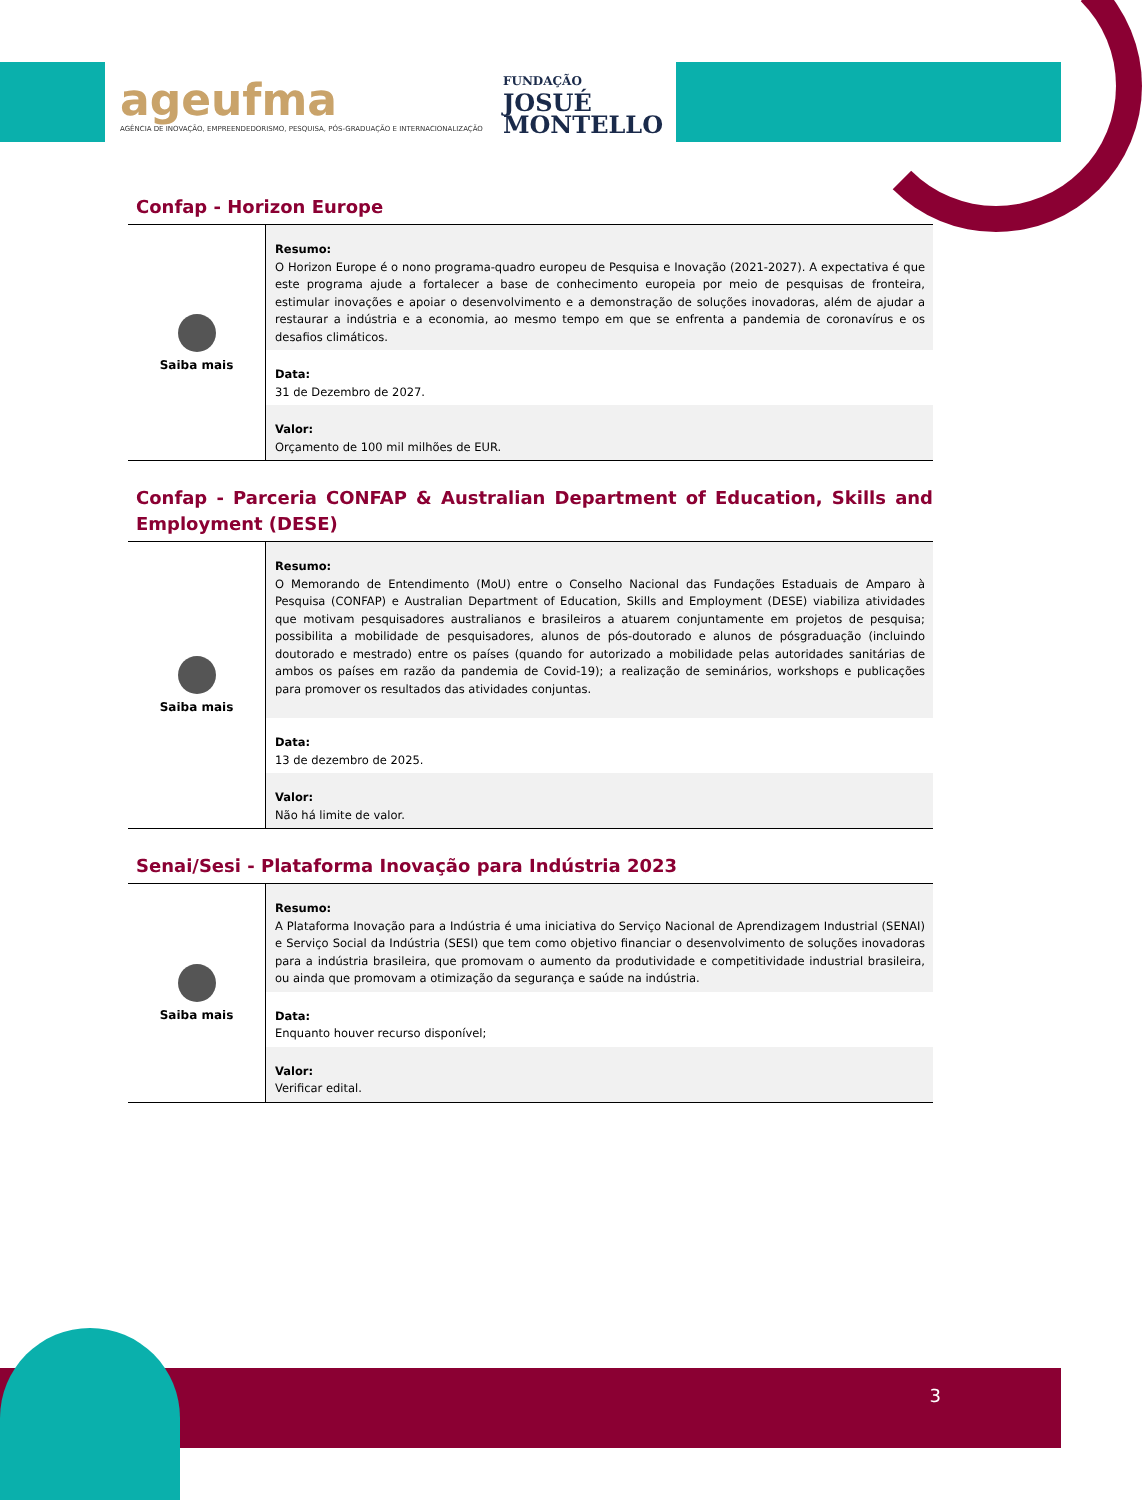ageufma
AGÊNCIA DE INOVAÇÃO, EMPREENDEDORISMO, PESQUISA, PÓS-GRADUAÇÃO E INTERNACIONALIZAÇÃO
FUNDAÇÃO
JOSUÉ
MONTELLO
Confap - Horizon Europe
| Saiba mais | Resumo: O Horizon Europe é o nono programa-quadro europeu de Pesquisa e Inovação (2021-2027). A expectativa é que este programa ajude a fortalecer a base de conhecimento europeia por meio de pesquisas de fronteira, estimular inovações e apoiar o desenvolvimento e a demonstração de soluções inovadoras, além de ajudar a restaurar a indústria e a economia, ao mesmo tempo em que se enfrenta a pandemia de coronavírus e os desafios climáticos. |
| | Data: 31 de Dezembro de 2027. |
| | Valor: Orçamento de 100 mil milhões de EUR. |
Confap - Parceria CONFAP & Australian Department of Education, Skills and Employment (DESE)
| Saiba mais | Resumo: O Memorando de Entendimento (MoU) entre o Conselho Nacional das Fundações Estaduais de Amparo à Pesquisa (CONFAP) e Australian Department of Education, Skills and Employment (DESE) viabiliza atividades que motivam pesquisadores australianos e brasileiros a atuarem conjuntamente em projetos de pesquisa; possibilita a mobilidade de pesquisadores, alunos de pós-doutorado e alunos de pósgraduação (incluindo doutorado e mestrado) entre os países (quando for autorizado a mobilidade pelas autoridades sanitárias de ambos os países em razão da pandemia de Covid-19); a realização de seminários, workshops e publicações para promover os resultados das atividades conjuntas. |
| | Data: 13 de dezembro de 2025. |
| | Valor: Não há limite de valor. |
Senai/Sesi - Plataforma Inovação para Indústria 2023
| Saiba mais | Resumo: A Plataforma Inovação para a Indústria é uma iniciativa do Serviço Nacional de Aprendizagem Industrial (SENAI) e Serviço Social da Indústria (SESI) que tem como objetivo financiar o desenvolvimento de soluções inovadoras para a indústria brasileira, que promovam o aumento da produtividade e competitividade industrial brasileira, ou ainda que promovam a otimização da segurança e saúde na indústria. |
| | Data: Enquanto houver recurso disponível; |
| | Valor: Verificar edital. |
3